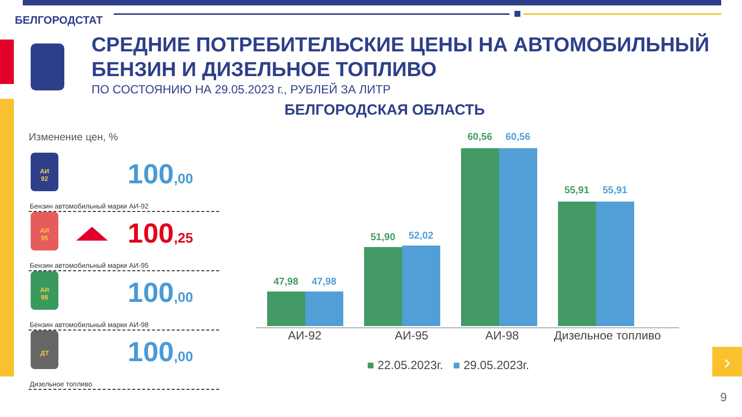БЕЛГОРОДСТАТ
СРЕДНИЕ ПОТРЕБИТЕЛЬСКИЕ ЦЕНЫ НА АВТОМОБИЛЬНЫЙ
БЕНЗИН И ДИЗЕЛЬНОЕ ТОПЛИВО
ПО СОСТОЯНИЮ НА 29.05.2023 г., РУБЛЕЙ ЗА ЛИТР
БЕЛГОРОДСКАЯ ОБЛАСТЬ
Изменение цен, %
АИ
92
100,00
Бензин автомобильный марки АИ-92
АИ
95
100,25
Бензин автомобильный марки АИ-95
АИ
98
100,00
Бензин автомобильный марки АИ-98
ДТ
100,00
Дизельное топливо
47,98 47,98
51,90 52,02
60,56 60,56
55,91 55,91
АИ-92 АИ-95 АИ-98
Дизельное топливо
■ 22.05.2023г. ■ 29.05.2023г.
›
9